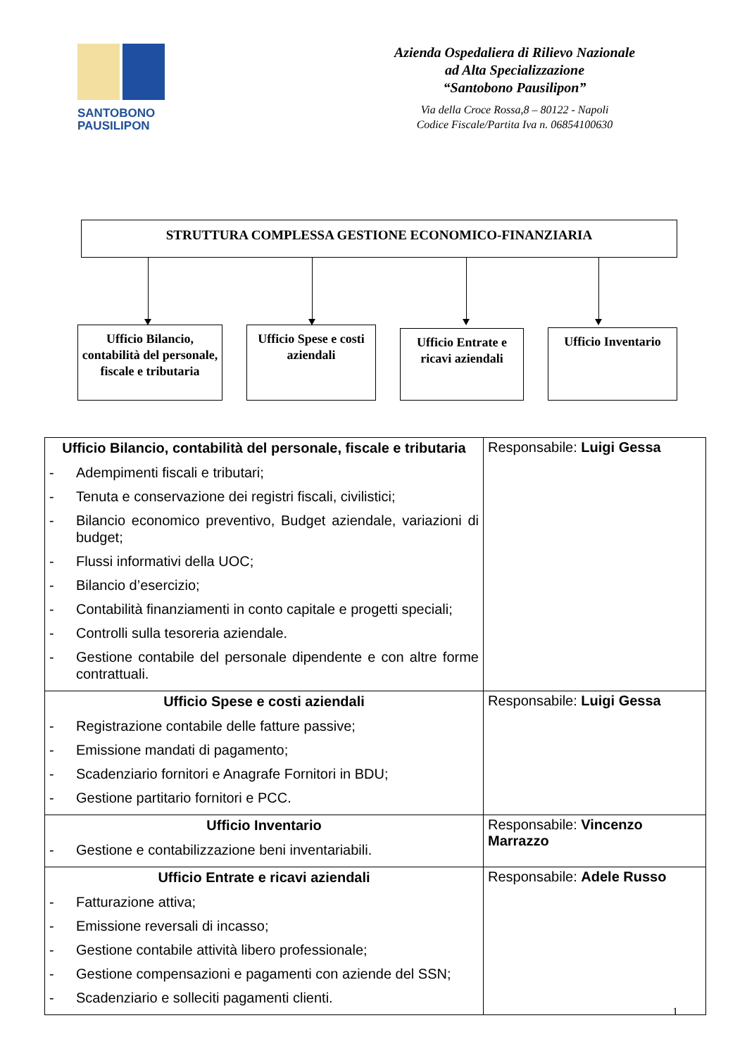SANTOBONO
PAUSILIPON
Azienda Ospedaliera di Rilievo Nazionale
ad Alta Specializzazione
“Santobono Pausilipon”
Via della Croce Rossa,8 – 80122 - Napoli
Codice Fiscale/Partita Iva n. 06854100630
STRUTTURA COMPLESSA GESTIONE ECONOMICO-FINANZIARIA
Ufficio Bilancio, contabilità del personale, fiscale e tributaria
Ufficio Spese e costi aziendali
Ufficio Entrate e ricavi aziendali
Ufficio Inventario
| Ufficio Bilancio, contabilità del personale, fiscale e tributaria - Adempimenti fiscali e tributari; - Tenuta e conservazione dei registri fiscali, civilistici; - Bilancio economico preventivo, Budget aziendale, variazioni di budget; - Flussi informativi della UOC; - Bilancio d’esercizio; - Contabilità finanziamenti in conto capitale e progetti speciali; - Controlli sulla tesoreria aziendale. - Gestione contabile del personale dipendente e con altre forme contrattuali. | Responsabile: Luigi Gessa |
| Ufficio Spese e costi aziendali - Registrazione contabile delle fatture passive; - Emissione mandati di pagamento; - Scadenziario fornitori e Anagrafe Fornitori in BDU; - Gestione partitario fornitori e PCC. | Responsabile: Luigi Gessa |
| Ufficio Inventario - Gestione e contabilizzazione beni inventariabili. | Responsabile: Vincenzo Marrazzo |
| Ufficio Entrate e ricavi aziendali - Fatturazione attiva; - Emissione reversali di incasso; - Gestione contabile attività libero professionale; - Gestione compensazioni e pagamenti con aziende del SSN; - Scadenziario e solleciti pagamenti clienti. | Responsabile: Adele Russo |
1